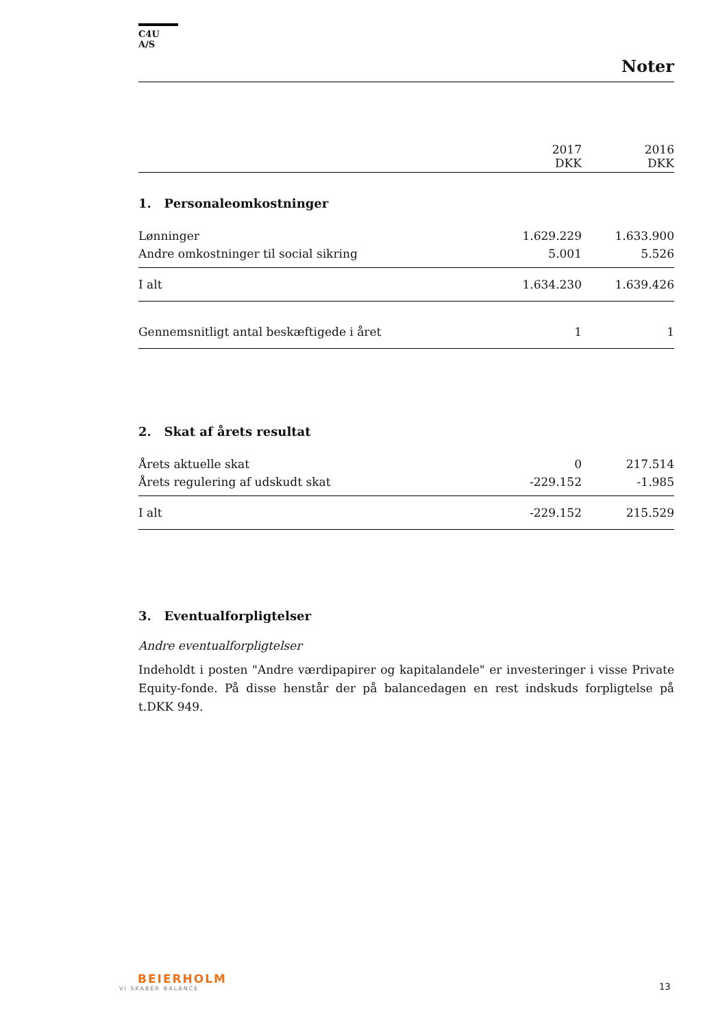C4U A/S
Noter
| | 2017 DKK | 2016 DKK |
1. Personaleomkostninger
| Lønninger | 1.629.229 | 1.633.900 |
| Andre omkostninger til social sikring | 5.001 | 5.526 |
| I alt | 1.634.230 | 1.639.426 |
| Gennemsnitligt antal beskæftigede i året | 1 | 1 |
2. Skat af årets resultat
| Årets aktuelle skat | 0 | 217.514 |
| Årets regulering af udskudt skat | -229.152 | -1.985 |
| I alt | -229.152 | 215.529 |
3. Eventualforpligtelser
Andre eventualforpligtelser
Indeholdt i posten "Andre værdipapirer og kapitalandele" er investeringer i visse Private Equity-fonde. På disse henstår der på balancedagen en rest indskuds forpligtelse på t.DKK 949.
BEIERHOLM
VI SKABER BALANCE
13